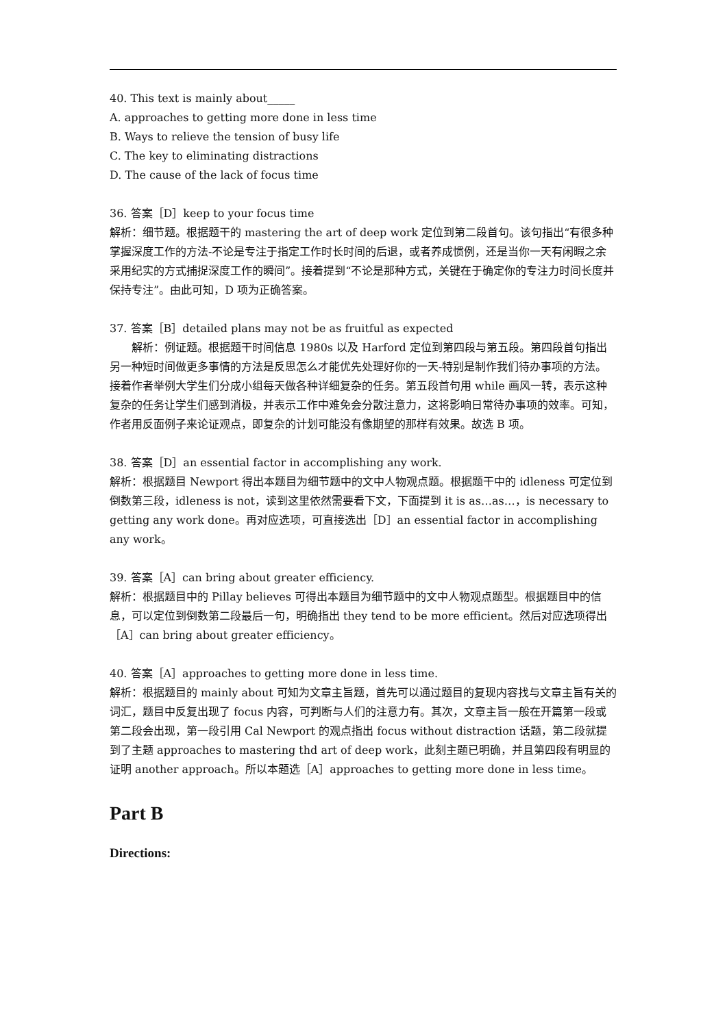40. This text is mainly about_____
A. approaches to getting more done in less time
B. Ways to relieve the tension of busy life
C. The key to eliminating distractions
D. The cause of the lack of focus time
36. 答案［D］keep to your focus time
解析：细节题。根据题干的 mastering the art of deep work 定位到第二段首句。该句指出“有很多种掌握深度工作的方法-不论是专注于指定工作时长时间的后退，或者养成惯例，还是当你一天有闲暇之余采用纪实的方式捕捉深度工作的瞬间”。接着提到“不论是那种方式，关键在于确定你的专注力时间长度并保持专注”。由此可知，D 项为正确答案。
37. 答案［B］detailed plans may not be as fruitful as expected
解析：例证题。根据题干时间信息 1980s 以及 Harford 定位到第四段与第五段。第四段首句指出另一种短时间做更多事情的方法是反思怎么才能优先处理好你的一天-特别是制作我们待办事项的方法。接着作者举例大学生们分成小组每天做各种详细复杂的任务。第五段首句用 while 画风一转，表示这种复杂的任务让学生们感到消极，并表示工作中难免会分散注意力，这将影响日常待办事项的效率。可知，作者用反面例子来论证观点，即复杂的计划可能没有像期望的那样有效果。故选 B 项。
38. 答案［D］an essential factor in accomplishing any work.
解析：根据题目 Newport 得出本题目为细节题中的文中人物观点题。根据题干中的 idleness 可定位到倒数第三段，idleness is not，读到这里依然需要看下文，下面提到 it is as…as…，is necessary to getting any work done。再对应选项，可直接选出［D］an essential factor in accomplishing any work。
39. 答案［A］can bring about greater efficiency.
解析：根据题目中的 Pillay believes 可得出本题目为细节题中的文中人物观点题型。根据题目中的信息，可以定位到倒数第二段最后一句，明确指出 they tend to be more efficient。然后对应选项得出［A］can bring about greater efficiency。
40. 答案［A］approaches to getting more done in less time.
解析：根据题目的 mainly about 可知为文章主旨题，首先可以通过题目的复现内容找与文章主旨有关的词汇，题目中反复出现了 focus 内容，可判断与人们的注意力有。其次，文章主旨一般在开篇第一段或第二段会出现，第一段引用 Cal Newport 的观点指出 focus without distraction 话题，第二段就提到了主题 approaches to mastering thd art of deep work，此刻主题已明确，并且第四段有明显的证明 another approach。所以本题选［A］approaches to getting more done in less time。
Part B
Directions: